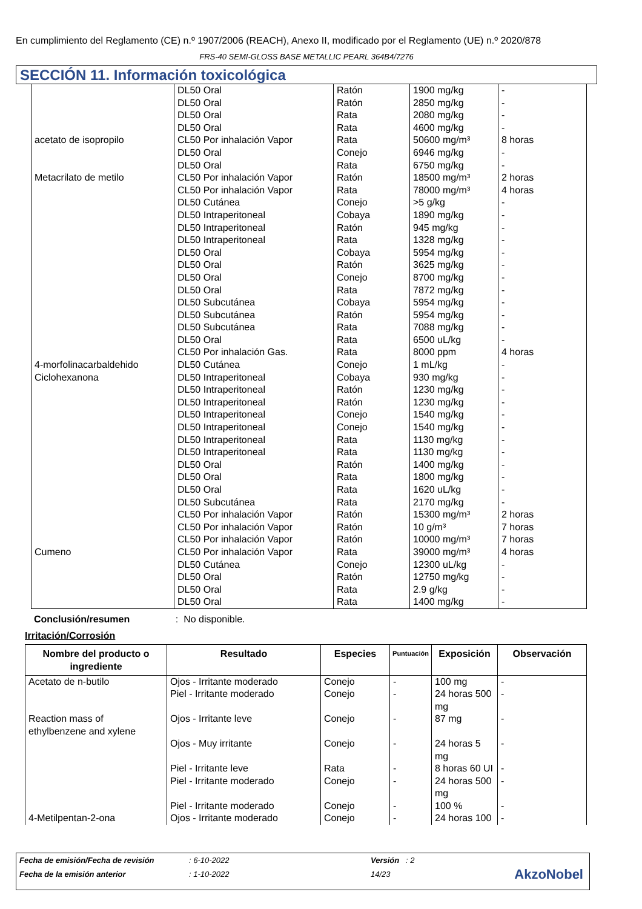En cumplimiento del Reglamento (CE) n.º 1907/2006 (REACH), Anexo II, modificado por el Reglamento (UE) n.º 2020/878
FRS-40 SEMI-GLOSS BASE METALLIC PEARL 364B4/7276
SECCIÓN 11. Información toxicológica
| acetato de isopropilo Metacrilato de metilo 4-morfolinacarbaldehido Ciclohexanona Cumeno | DL50 Oral DL50 Oral DL50 Oral DL50 Oral CL50 Por inhalación Vapor DL50 Oral DL50 Oral CL50 Por inhalación Vapor CL50 Por inhalación Vapor DL50 Cutánea DL50 Intraperitoneal DL50 Intraperitoneal DL50 Intraperitoneal DL50 Oral DL50 Oral DL50 Oral DL50 Oral DL50 Subcutánea DL50 Subcutánea DL50 Subcutánea DL50 Oral CL50 Por inhalación Gas. DL50 Cutánea DL50 Intraperitoneal DL50 Intraperitoneal DL50 Intraperitoneal DL50 Intraperitoneal DL50 Intraperitoneal DL50 Intraperitoneal DL50 Intraperitoneal DL50 Oral DL50 Oral DL50 Oral DL50 Subcutánea CL50 Por inhalación Vapor CL50 Por inhalación Vapor CL50 Por inhalación Vapor CL50 Por inhalación Vapor DL50 Cutánea DL50 Oral DL50 Oral DL50 Oral | Ratón Ratón Rata Rata Rata Conejo Rata Ratón Rata Conejo Cobaya Ratón Rata Cobaya Ratón Conejo Rata Cobaya Ratón Rata Rata Rata Conejo Cobaya Ratón Ratón Conejo Conejo Rata Rata Ratón Rata Rata Rata Ratón Ratón Ratón Rata Conejo Ratón Rata Rata | 1900 mg/kg 2850 mg/kg 2080 mg/kg 4600 mg/kg 50600 mg/m³ 6946 mg/kg 6750 mg/kg 18500 mg/m³ 78000 mg/m³ >5 g/kg 1890 mg/kg 945 mg/kg 1328 mg/kg 5954 mg/kg 3625 mg/kg 8700 mg/kg 7872 mg/kg 5954 mg/kg 5954 mg/kg 7088 mg/kg 6500 uL/kg 8000 ppm 1 mL/kg 930 mg/kg 1230 mg/kg 1230 mg/kg 1540 mg/kg 1540 mg/kg 1130 mg/kg 1130 mg/kg 1400 mg/kg 1800 mg/kg 1620 uL/kg 2170 mg/kg 15300 mg/m³ 10 g/m³ 10000 mg/m³ 39000 mg/m³ 12300 uL/kg 12750 mg/kg 2.9 g/kg 1400 mg/kg | - - - - 8 horas - - 2 horas 4 horas - - - - - - - - - - - - 4 horas - - - - - - - - - - - - 2 horas 7 horas 7 horas 4 horas - - - - |
Conclusión/resumen : No disponible.
Irritación/Corrosión
| Nombre del producto o ingrediente | Resultado | Especies | Puntuación | Exposición | Observación |
| --- | --- | --- | --- | --- | --- |
| Acetato de n-butilo Reaction mass of ethylbenzene and xylene 4-Metilpentan-2-ona | Ojos - Irritante moderado Piel - Irritante moderado Ojos - Irritante leve Ojos - Muy irritante Piel - Irritante leve Piel - Irritante moderado Piel - Irritante moderado Ojos - Irritante moderado | Conejo Conejo Conejo Conejo Rata Conejo Conejo Conejo | - - - - - - - - | 100 mg 24 horas 500 mg 87 mg 24 horas 5 mg 8 horas 60 UI 24 horas 500 mg 100 % 24 horas 100 | - - - - - - - - |
| Fecha de emisión/Fecha de revisión | : 6-10-2022 | Versión : 2 |
| Fecha de la emisión anterior | : 1-10-2022 | 14/23 |
AkzoNobel